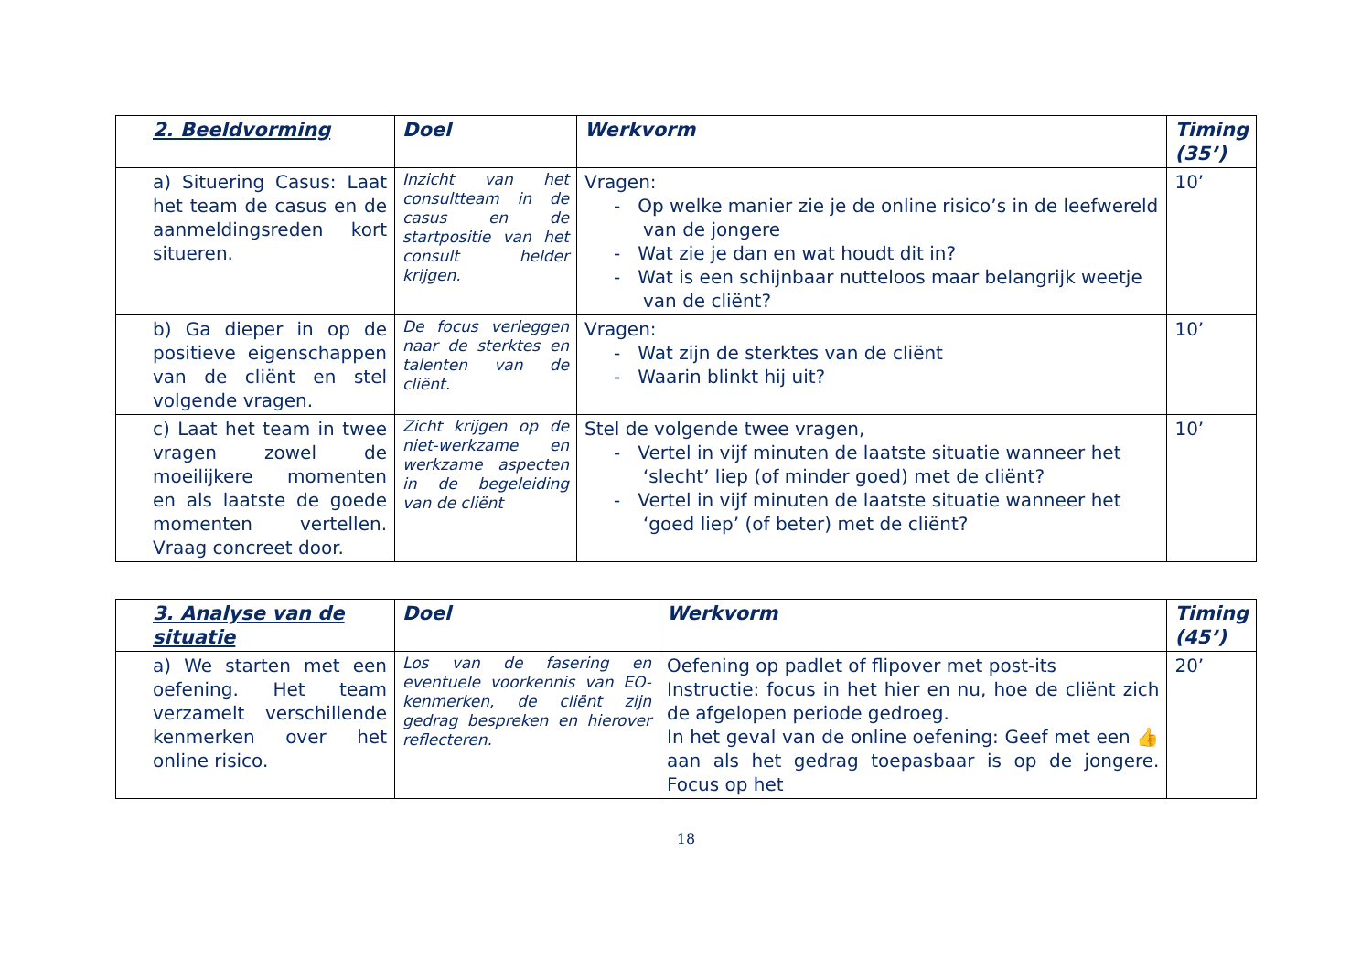| 2. Beeldvorming | Doel | Werkvorm | Timing (35’) |
| --- | --- | --- | --- |
| a) Situering Casus: Laat het team de casus en de aanmeldingsreden kort situeren. | Inzicht van het consultteam in de casus en de startpositie van het consult helder krijgen. | Vragen: - Op welke manier zie je de online risico’s in de leefwereld van de jongere - Wat zie je dan en wat houdt dit in? - Wat is een schijnbaar nutteloos maar belangrijk weetje van de cliënt? | 10’ |
| b) Ga dieper in op de positieve eigenschappen van de cliënt en stel volgende vragen. | De focus verleggen naar de sterktes en talenten van de cliënt. | Vragen: - Wat zijn de sterktes van de cliënt - Waarin blinkt hij uit? | 10’ |
| c) Laat het team in twee vragen zowel de moeilijkere momenten en als laatste de goede momenten vertellen. Vraag concreet door. | Zicht krijgen op de niet-werkzame en werkzame aspecten in de begeleiding van de cliënt | Stel de volgende twee vragen, - Vertel in vijf minuten de laatste situatie wanneer het ‘slecht’ liep (of minder goed) met de cliënt? - Vertel in vijf minuten de laatste situatie wanneer het ‘goed liep’ (of beter) met de cliënt? | 10’ |
| 3. Analyse van de situatie | Doel | Werkvorm | Timing (45’) |
| --- | --- | --- | --- |
| a) We starten met een oefening. Het team verzamelt verschillende kenmerken over het online risico. | Los van de fasering en eventuele voorkennis van EO-kenmerken, de cliënt zijn gedrag bespreken en hierover reflecteren. | Oefening op padlet of flipover met post-its Instructie: focus in het hier en nu, hoe de cliënt zich de afgelopen periode gedroeg. In het geval van de online oefening: Geef met een 👍 aan als het gedrag toepasbaar is op de jongere. Focus op het | 20’ |
18